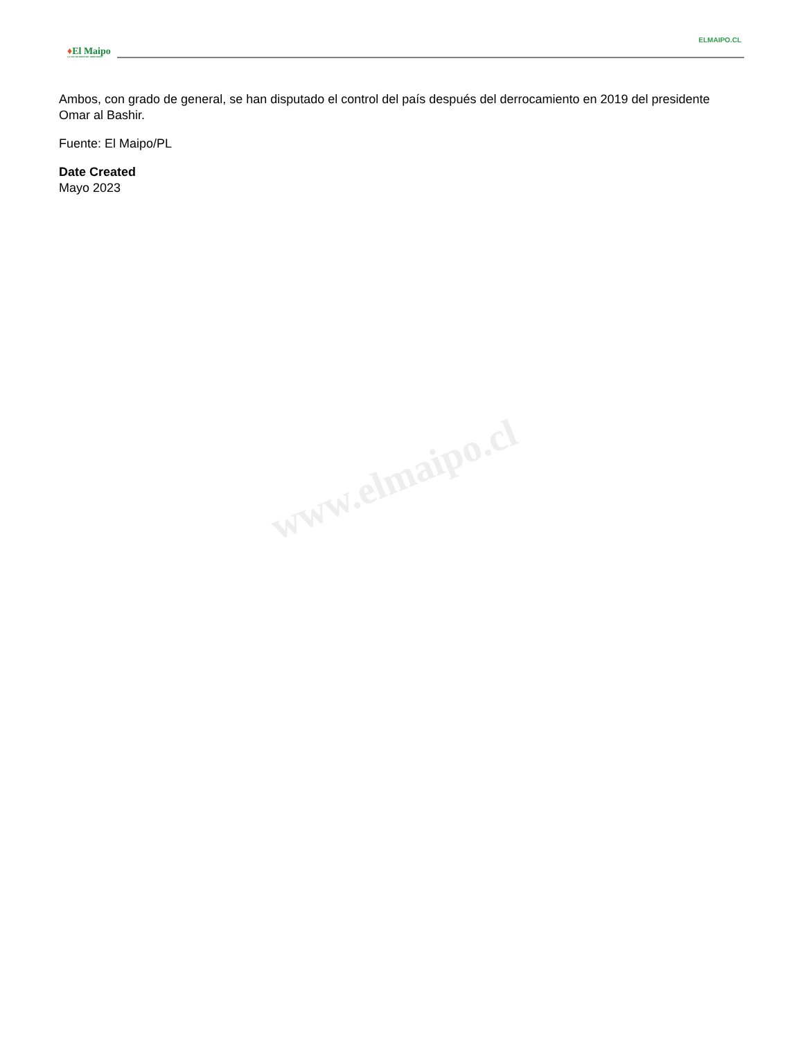www.elmaipo.cl
ELMAIPO.CL
♦El Maipo
LA VOZ DE NUESTRO TERRITORIO
Ambos, con grado de general, se han disputado el control del país después del derrocamiento en 2019 del presidente Omar al Bashir.
Fuente: El Maipo/PL
Date Created
Mayo 2023